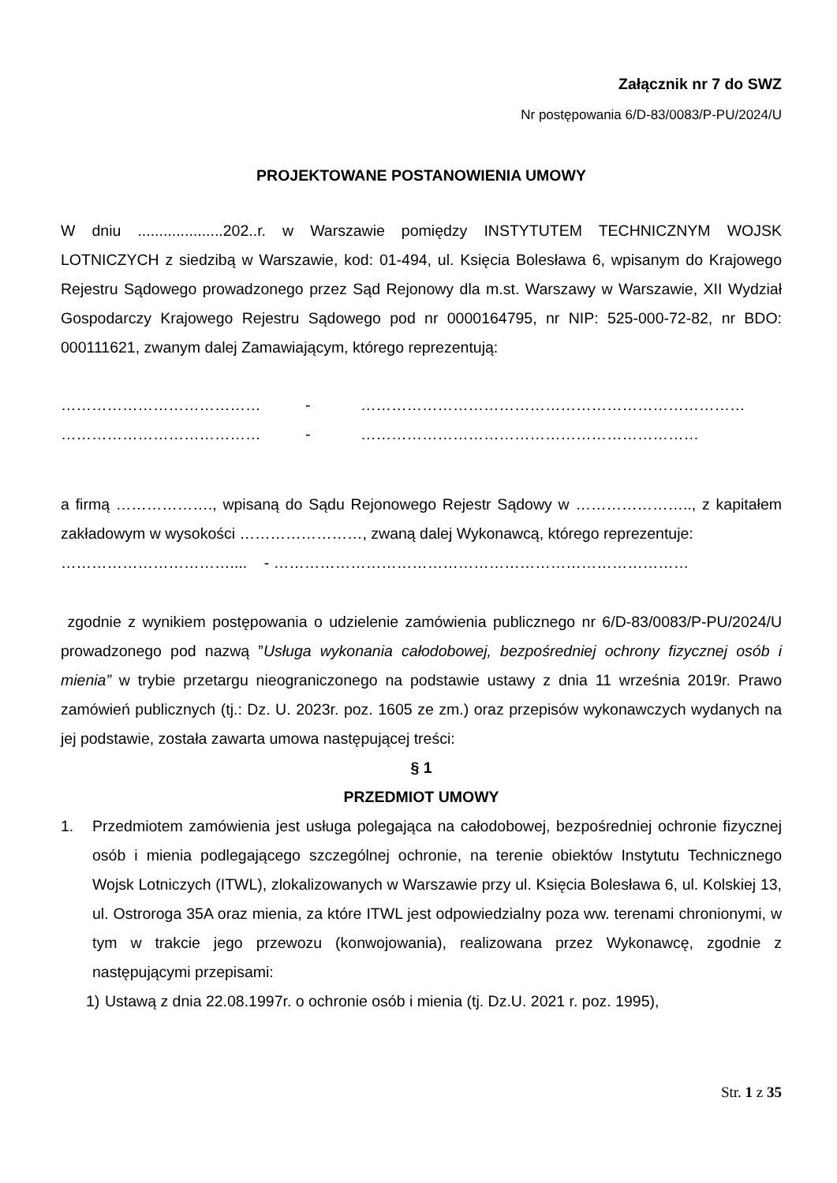Załącznik nr 7 do SWZ
Nr postępowania 6/D-83/0083/P-PU/2024/U
PROJEKTOWANE POSTANOWIENIA UMOWY
W dniu ....................202..r. w Warszawie pomiędzy INSTYTUTEM TECHNICZNYM WOJSK LOTNICZYCH z siedzibą w Warszawie, kod: 01-494, ul. Księcia Bolesława 6, wpisanym do Krajowego Rejestru Sądowego prowadzonego przez Sąd Rejonowy dla m.st. Warszawy w Warszawie, XII Wydział Gospodarczy Krajowego Rejestru Sądowego pod nr 0000164795, nr NIP: 525-000-72-82, nr BDO: 000111621, zwanym dalej Zamawiającym, którego reprezentują:
………………………………… - …………………………………………………………………
………………………………… - …………………………………………………………
a firmą ………………., wpisaną do Sądu Rejonowego Rejestr Sądowy w ………………….., z kapitałem zakładowym w wysokości ……………………, zwaną dalej Wykonawcą, którego reprezentuje:
…………………………….... - ………………………………………………………………………
zgodnie z wynikiem postępowania o udzielenie zamówienia publicznego nr 6/D-83/0083/P-PU/2024/U prowadzonego pod nazwą ”Usługa wykonania całodobowej, bezpośredniej ochrony fizycznej osób i mienia” w trybie przetargu nieograniczonego na podstawie ustawy z dnia 11 września 2019r. Prawo zamówień publicznych (tj.: Dz. U. 2023r. poz. 1605 ze zm.) oraz przepisów wykonawczych wydanych na jej podstawie, została zawarta umowa następującej treści:
§ 1
PRZEDMIOT UMOWY
1. Przedmiotem zamówienia jest usługa polegająca na całodobowej, bezpośredniej ochronie fizycznej osób i mienia podlegającego szczególnej ochronie, na terenie obiektów Instytutu Technicznego Wojsk Lotniczych (ITWL), zlokalizowanych w Warszawie przy ul. Księcia Bolesława 6, ul. Kolskiej 13, ul. Ostroroga 35A oraz mienia, za które ITWL jest odpowiedzialny poza ww. terenami chronionymi, w tym w trakcie jego przewozu (konwojowania), realizowana przez Wykonawcę, zgodnie z następującymi przepisami:
1) Ustawą z dnia 22.08.1997r. o ochronie osób i mienia (tj. Dz.U. 2021 r. poz. 1995),
Str. 1 z 35